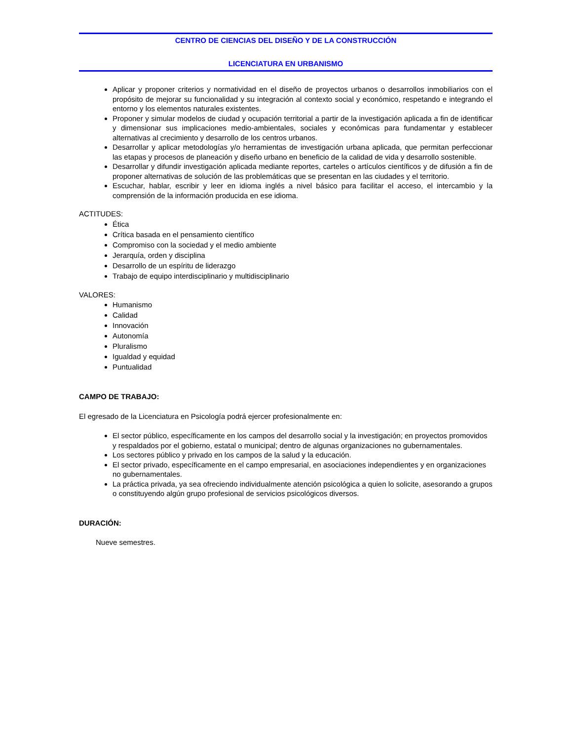CENTRO DE CIENCIAS DEL DISEÑO Y DE LA CONSTRUCCIÓN
LICENCIATURA EN URBANISMO
Aplicar y proponer criterios y normatividad en el diseño de proyectos urbanos o desarrollos inmobiliarios con el propósito de mejorar su funcionalidad y su integración al contexto social y económico, respetando e integrando el entorno y los elementos naturales existentes.
Proponer y simular modelos de ciudad y ocupación territorial a partir de la investigación aplicada a fin de identificar y dimensionar sus implicaciones medio-ambientales, sociales y económicas para fundamentar y establecer alternativas al crecimiento y desarrollo de los centros urbanos.
Desarrollar y aplicar metodologías y/o herramientas de investigación urbana aplicada, que permitan perfeccionar las etapas y procesos de planeación y diseño urbano en beneficio de la calidad de vida y desarrollo sostenible.
Desarrollar y difundir investigación aplicada mediante reportes, carteles o artículos científicos y de difusión a fin de proponer alternativas de solución de las problemáticas que se presentan en las ciudades y el territorio.
Escuchar, hablar, escribir y leer en idioma inglés a nivel básico para facilitar el acceso, el intercambio y la comprensión de la información producida en ese idioma.
ACTITUDES:
Ética
Crítica basada en el pensamiento científico
Compromiso con la sociedad y el medio ambiente
Jerarquía, orden y disciplina
Desarrollo de un espíritu de liderazgo
Trabajo de equipo interdisciplinario y multidisciplinario
VALORES:
Humanismo
Calidad
Innovación
Autonomía
Pluralismo
Igualdad y equidad
Puntualidad
CAMPO DE TRABAJO:
El egresado de la Licenciatura en Psicología podrá ejercer profesionalmente en:
El sector público, específicamente en los campos del desarrollo social y la investigación; en proyectos promovidos y respaldados por el gobierno, estatal o municipal; dentro de algunas organizaciones no gubernamentales.
Los sectores público y privado en los campos de la salud y la educación.
El sector privado, específicamente en el campo empresarial, en asociaciones independientes y en organizaciones no gubernamentales.
La práctica privada, ya sea ofreciendo individualmente atención psicológica a quien lo solicite, asesorando a grupos o constituyendo algún grupo profesional de servicios psicológicos diversos.
DURACIÓN:
Nueve semestres.